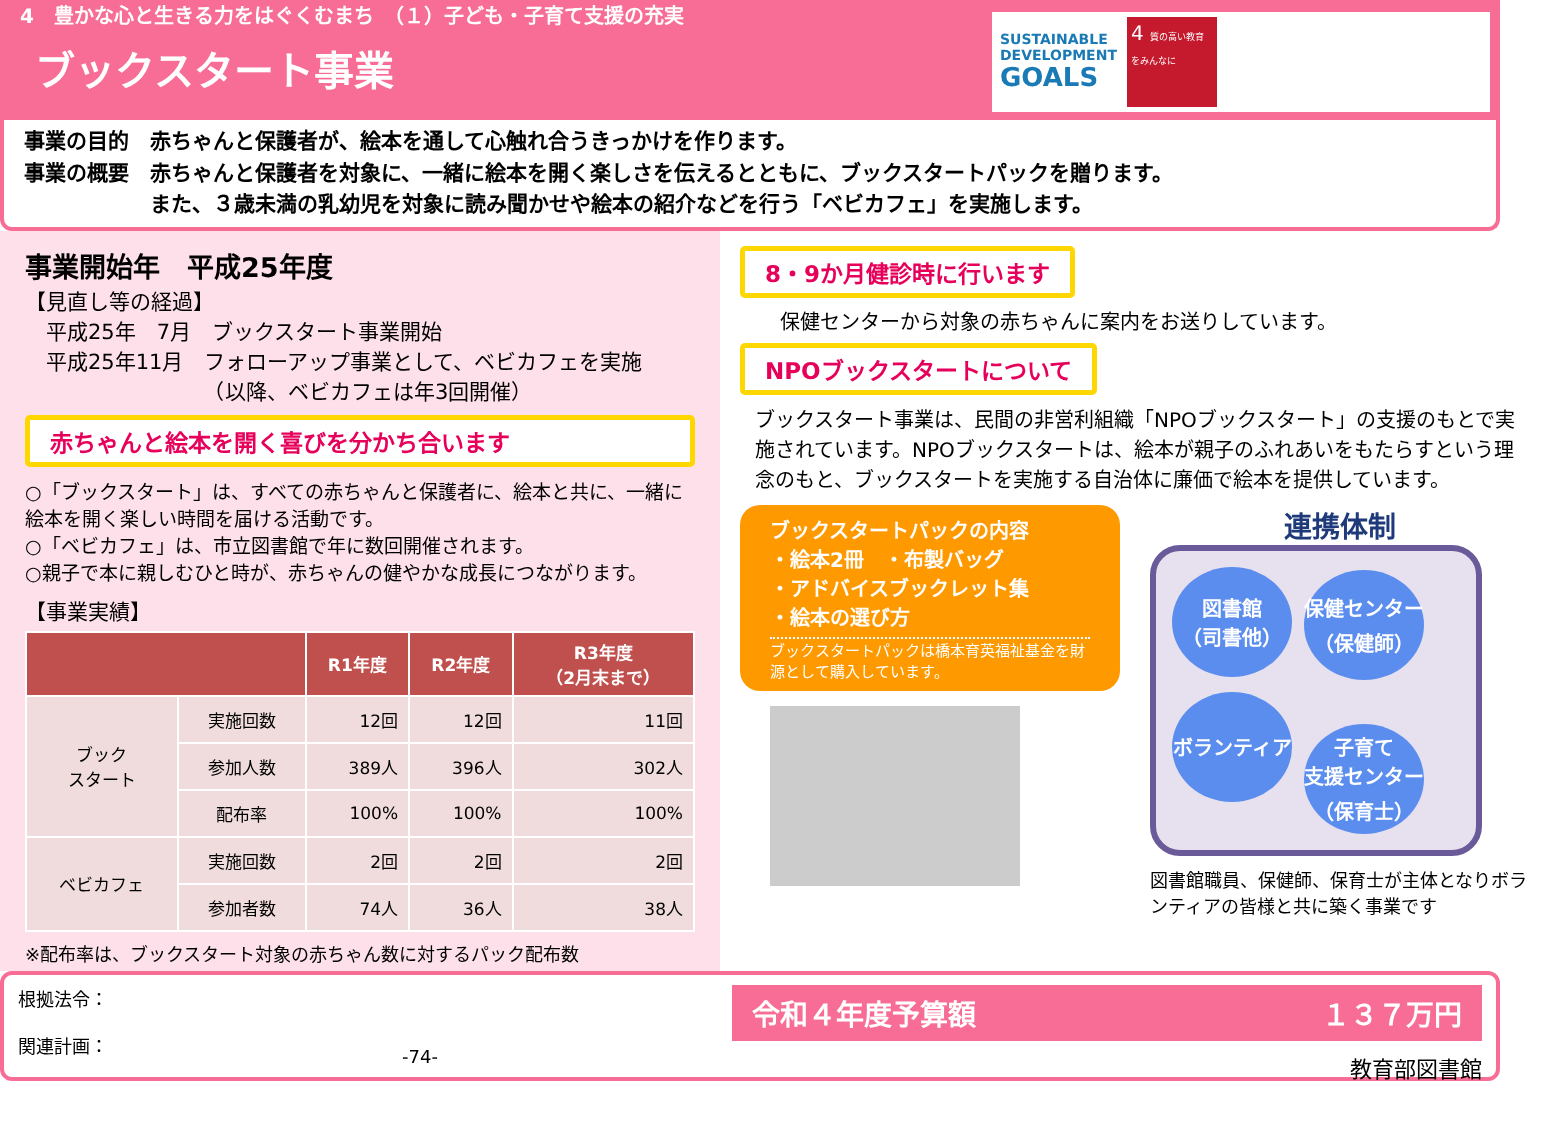4　豊かな心と生きる力をはぐくむまち　（１）子ども・子育て支援の充実
ブックスタート事業
SUSTAINABLE
DEVELOPMENT
GOALS
4 質の高い教育をみんなに
事業の目的　赤ちゃんと保護者が、絵本を通して心触れ合うきっかけを作ります。
事業の概要　赤ちゃんと保護者を対象に、一緒に絵本を開く楽しさを伝えるとともに、ブックスタートパックを贈ります。
　　　　　　また、３歳未満の乳幼児を対象に読み聞かせや絵本の紹介などを行う「ベビカフェ」を実施します。
事業開始年　平成25年度
【見直し等の経過】
　平成25年　7月　ブックスタート事業開始
　平成25年11月　フォローアップ事業として、ベビカフェを実施
　　　　　　　　　（以降、ベビカフェは年3回開催）
赤ちゃんと絵本を開く喜びを分かち合います
○「ブックスタート」は、すべての赤ちゃんと保護者に、絵本と共に、一緒に絵本を開く楽しい時間を届ける活動です。
○「ベビカフェ」は、市立図書館で年に数回開催されます。
○親子で本に親しむひと時が、赤ちゃんの健やかな成長につながります。
【事業実績】
| | | R1年度 | R2年度 | R3年度 （2月末まで） |
| --- | --- | --- | --- | --- |
| ブック スタート | 実施回数 | 12回 | 12回 | 11回 |
| | 参加人数 | 389人 | 396人 | 302人 |
| | 配布率 | 100% | 100% | 100% |
| ベビカフェ | 実施回数 | 2回 | 2回 | 2回 |
| | 参加者数 | 74人 | 36人 | 38人 |
※配布率は、ブックスタート対象の赤ちゃん数に対するパック配布数
8・9か月健診時に行います
保健センターから対象の赤ちゃんに案内をお送りしています。
NPOブックスタートについて
ブックスタート事業は、民間の非営利組織「NPOブックスタート」の支援のもとで実施されています。NPOブックスタートは、絵本が親子のふれあいをもたらすという理念のもと、ブックスタートを実施する自治体に廉価で絵本を提供しています。
ブックスタートパックの内容
・絵本2冊　・布製バッグ
・アドバイスブックレット集
・絵本の選び方
ブックスタートパックは橋本育英福祉基金を財源として購入しています。
連携体制
図書館
（司書他） 保健センター
（保健師） ボランティア 子育て
支援センター
（保育士）
図書館職員、保健師、保育士が主体となりボランティアの皆様と共に築く事業です
根拠法令：
関連計画：
-74-
令和４年度予算額 １３７万円
教育部図書館